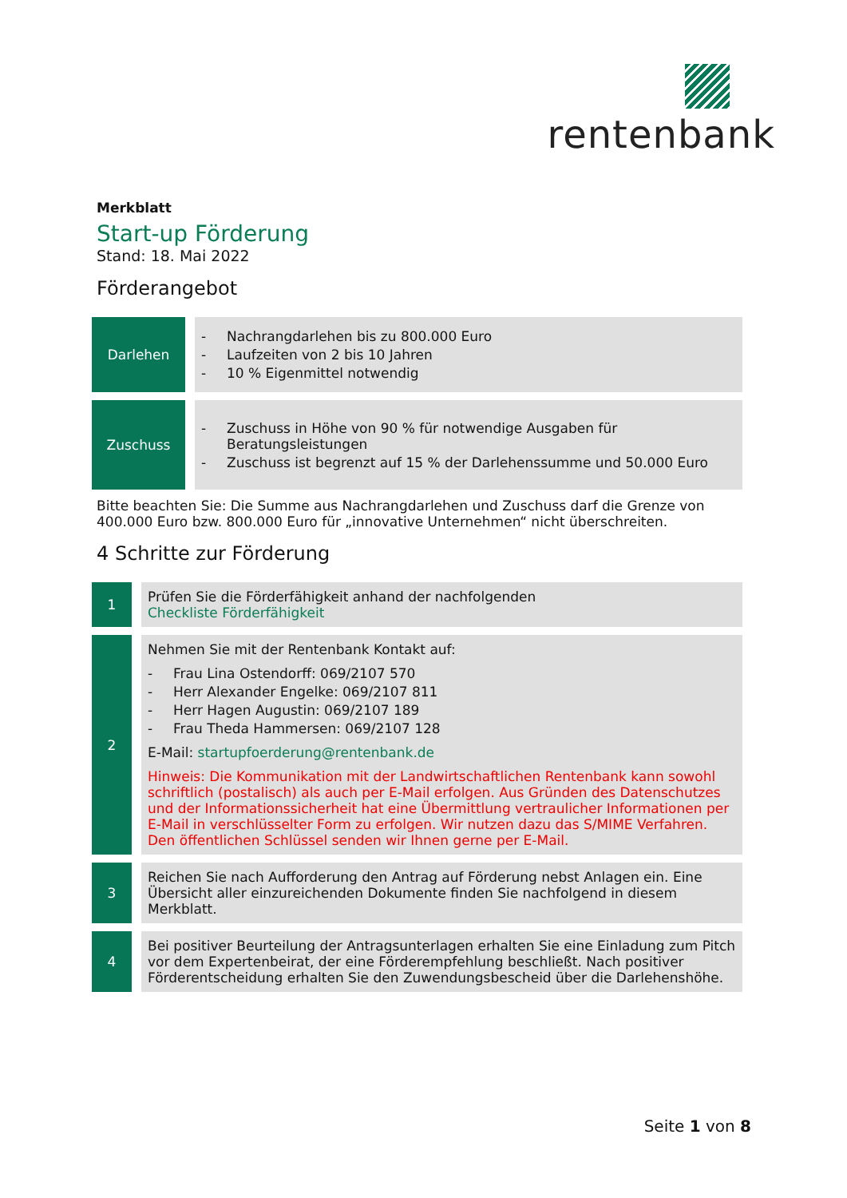rentenbank
Merkblatt
Start-up Förderung
Stand: 18. Mai 2022
Förderangebot
| Darlehen | | - Nachrangdarlehen bis zu 800.000 Euro - Laufzeiten von 2 bis 10 Jahren - 10 % Eigenmittel notwendig |
| Zuschuss | | - Zuschuss in Höhe von 90 % für notwendige Ausgaben für Beratungsleistungen - Zuschuss ist begrenzt auf 15 % der Darlehenssumme und 50.000 Euro |
Bitte beachten Sie: Die Summe aus Nachrangdarlehen und Zuschuss darf die Grenze von 400.000 Euro bzw. 800.000 Euro für „innovative Unternehmen“ nicht überschreiten.
4 Schritte zur Förderung
| 1 | | Prüfen Sie die Förderfähigkeit anhand der nachfolgenden Checkliste Förderfähigkeit |
| 2 | | Nehmen Sie mit der Rentenbank Kontakt auf: - Frau Lina Ostendorff: 069/2107 570 - Herr Alexander Engelke: 069/2107 811 - Herr Hagen Augustin: 069/2107 189 - Frau Theda Hammersen: 069/2107 128 E-Mail: startupfoerderung@rentenbank.de Hinweis: Die Kommunikation mit der Landwirtschaftlichen Rentenbank kann sowohl schriftlich (postalisch) als auch per E-Mail erfolgen. Aus Gründen des Datenschutzes und der Informationssicherheit hat eine Übermittlung vertraulicher Informationen per E-Mail in verschlüsselter Form zu erfolgen. Wir nutzen dazu das S/MIME Verfahren. Den öffentlichen Schlüssel senden wir Ihnen gerne per E-Mail. |
| 3 | | Reichen Sie nach Aufforderung den Antrag auf Förderung nebst Anlagen ein. Eine Übersicht aller einzureichenden Dokumente finden Sie nachfolgend in diesem Merkblatt. |
| 4 | | Bei positiver Beurteilung der Antragsunterlagen erhalten Sie eine Einladung zum Pitch vor dem Expertenbeirat, der eine Förderempfehlung beschließt. Nach positiver Förderentscheidung erhalten Sie den Zuwendungsbescheid über die Darlehenshöhe. |
Seite 1 von 8